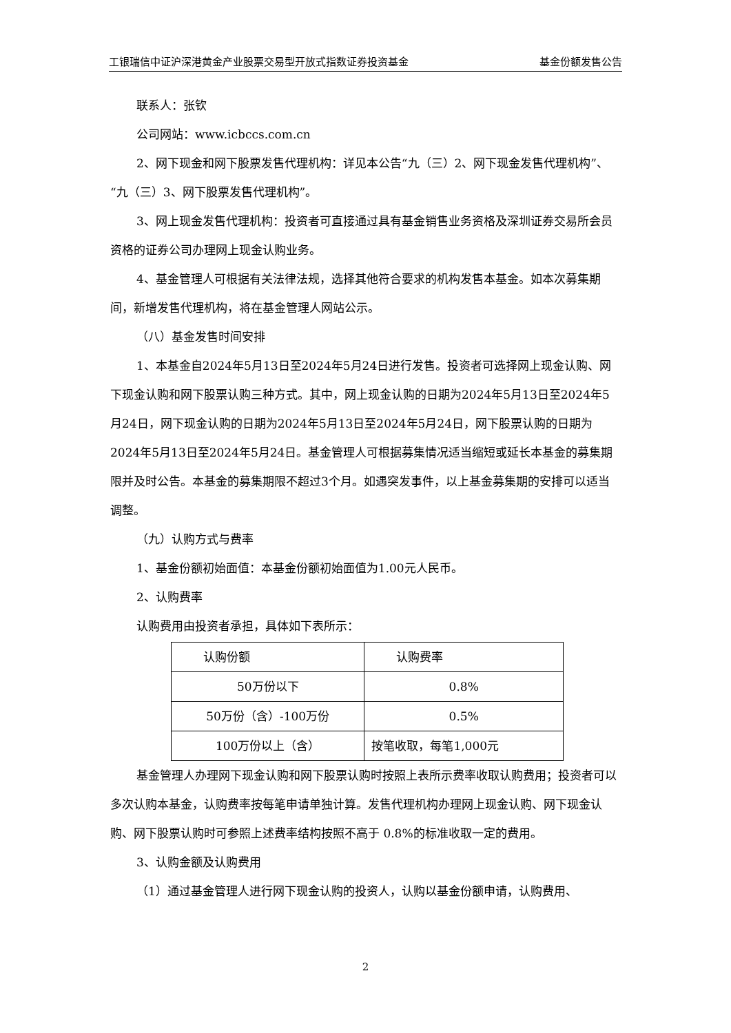工银瑞信中证沪深港黄金产业股票交易型开放式指数证券投资基金 基金份额发售公告
联系人：张钦
公司网站：www.icbccs.com.cn
2、网下现金和网下股票发售代理机构：详见本公告“九（三）2、网下现金发售代理机构”、“九（三）3、网下股票发售代理机构”。
3、网上现金发售代理机构：投资者可直接通过具有基金销售业务资格及深圳证券交易所会员资格的证券公司办理网上现金认购业务。
4、基金管理人可根据有关法律法规，选择其他符合要求的机构发售本基金。如本次募集期间，新增发售代理机构，将在基金管理人网站公示。
（八）基金发售时间安排
1、本基金自2024年5月13日至2024年5月24日进行发售。投资者可选择网上现金认购、网下现金认购和网下股票认购三种方式。其中，网上现金认购的日期为2024年5月13日至2024年5月24日，网下现金认购的日期为2024年5月13日至2024年5月24日，网下股票认购的日期为2024年5月13日至2024年5月24日。基金管理人可根据募集情况适当缩短或延长本基金的募集期限并及时公告。本基金的募集期限不超过3个月。如遇突发事件，以上基金募集期的安排可以适当调整。
（九）认购方式与费率
1、基金份额初始面值：本基金份额初始面值为1.00元人民币。
2、认购费率
认购费用由投资者承担，具体如下表所示：
| 认购份额 | 认购费率 |
| 50万份以下 | 0.8% |
| 50万份（含）-100万份 | 0.5% |
| 100万份以上（含） | 按笔收取，每笔1,000元 |
基金管理人办理网下现金认购和网下股票认购时按照上表所示费率收取认购费用；投资者可以多次认购本基金，认购费率按每笔申请单独计算。发售代理机构办理网上现金认购、网下现金认购、网下股票认购时可参照上述费率结构按照不高于 0.8%的标准收取一定的费用。
3、认购金额及认购费用
（1）通过基金管理人进行网下现金认购的投资人，认购以基金份额申请，认购费用、
2